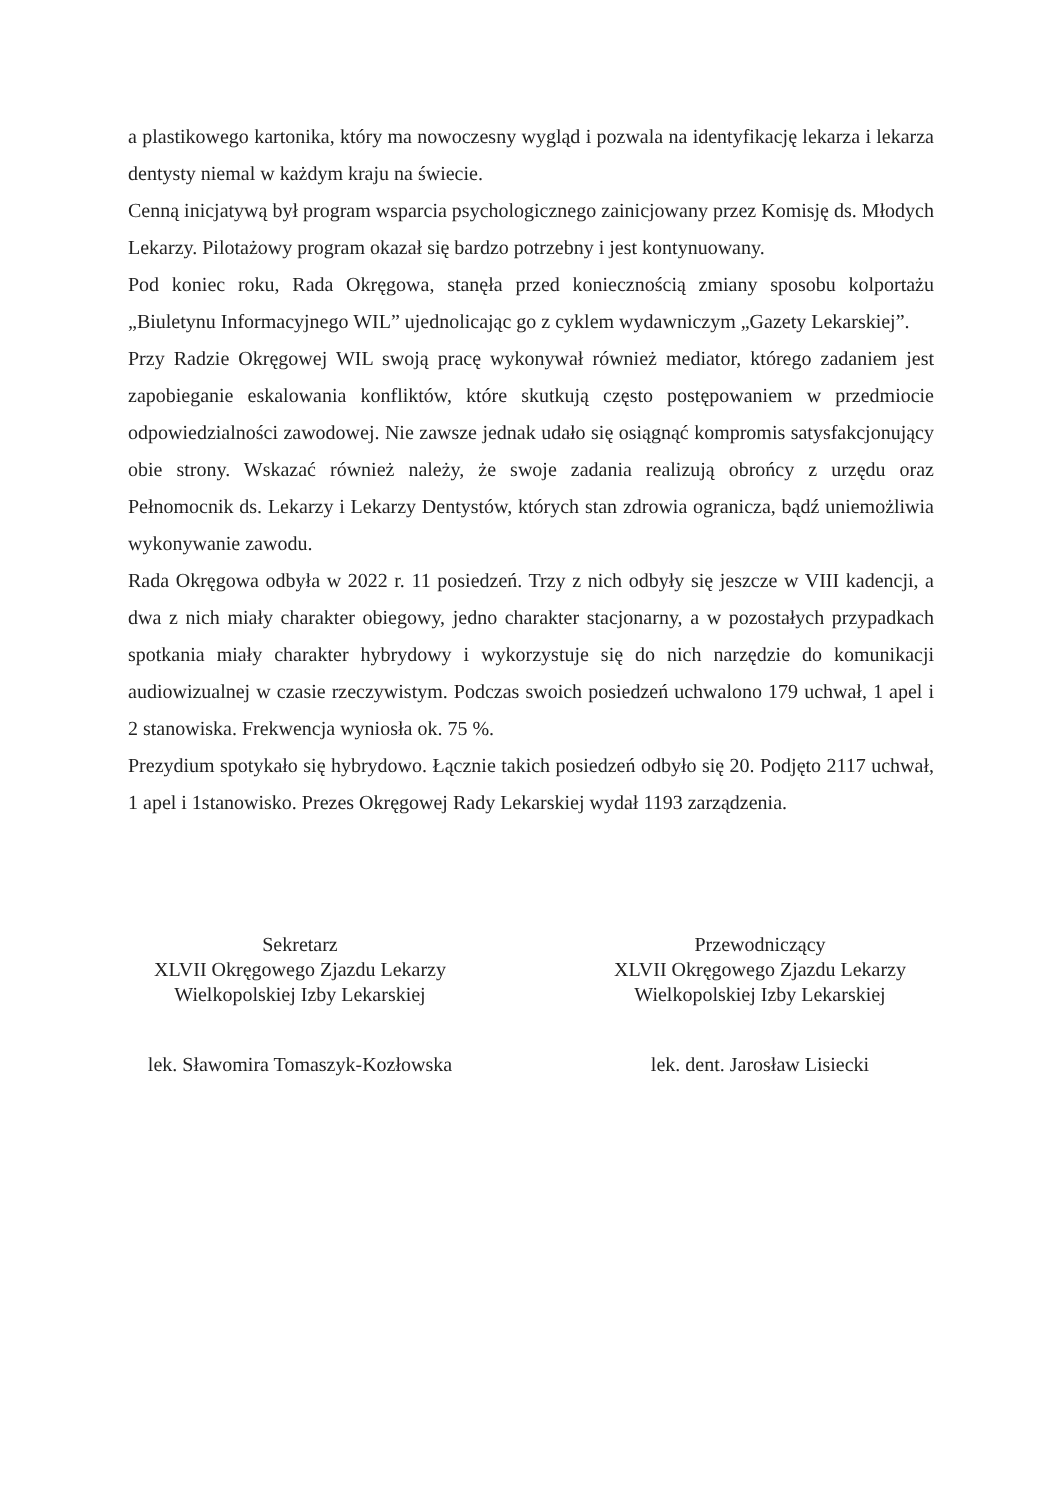a plastikowego kartonika, który ma nowoczesny wygląd i pozwala na identyfikację lekarza i lekarza dentysty niemal w każdym kraju na świecie.
Cenną inicjatywą był program wsparcia psychologicznego zainicjowany przez Komisję ds. Młodych Lekarzy. Pilotażowy program okazał się bardzo potrzebny i jest kontynuowany.
Pod koniec roku, Rada Okręgowa, stanęła przed koniecznością zmiany sposobu kolportażu „Biuletynu Informacyjnego WIL” ujednolicając go z cyklem wydawniczym „Gazety Lekarskiej”.
Przy Radzie Okręgowej WIL swoją pracę wykonywał również mediator, którego zadaniem jest zapobieganie eskalowania konfliktów, które skutkują często postępowaniem w przedmiocie odpowiedzialności zawodowej. Nie zawsze jednak udało się osiągnąć kompromis satysfakcjonujący obie strony. Wskazać również należy, że swoje zadania realizują obrońcy z urzędu oraz Pełnomocnik ds. Lekarzy i Lekarzy Dentystów, których stan zdrowia ogranicza, bądź uniemożliwia wykonywanie zawodu.
Rada Okręgowa odbyła w 2022 r. 11 posiedzeń. Trzy z nich odbyły się jeszcze w VIII kadencji, a dwa z nich miały charakter obiegowy, jedno charakter stacjonarny, a w pozostałych przypadkach spotkania miały charakter hybrydowy i wykorzystuje się do nich narzędzie do komunikacji audiowizualnej w czasie rzeczywistym. Podczas swoich posiedzeń uchwalono 179 uchwał, 1 apel i 2 stanowiska. Frekwencja wyniosła ok. 75 %.
Prezydium spotykało się hybrydowo. Łącznie takich posiedzeń odbyło się 20. Podjęto 2117 uchwał, 1 apel i 1stanowisko. Prezes Okręgowej Rady Lekarskiej wydał 1193 zarządzenia.
Sekretarz
XLVII Okręgowego Zjazdu Lekarzy
Wielkopolskiej Izby Lekarskiej
lek. Sławomira Tomaszyk-Kozłowska
Przewodniczący
XLVII Okręgowego Zjazdu Lekarzy
Wielkopolskiej Izby Lekarskiej
lek. dent. Jarosław Lisiecki